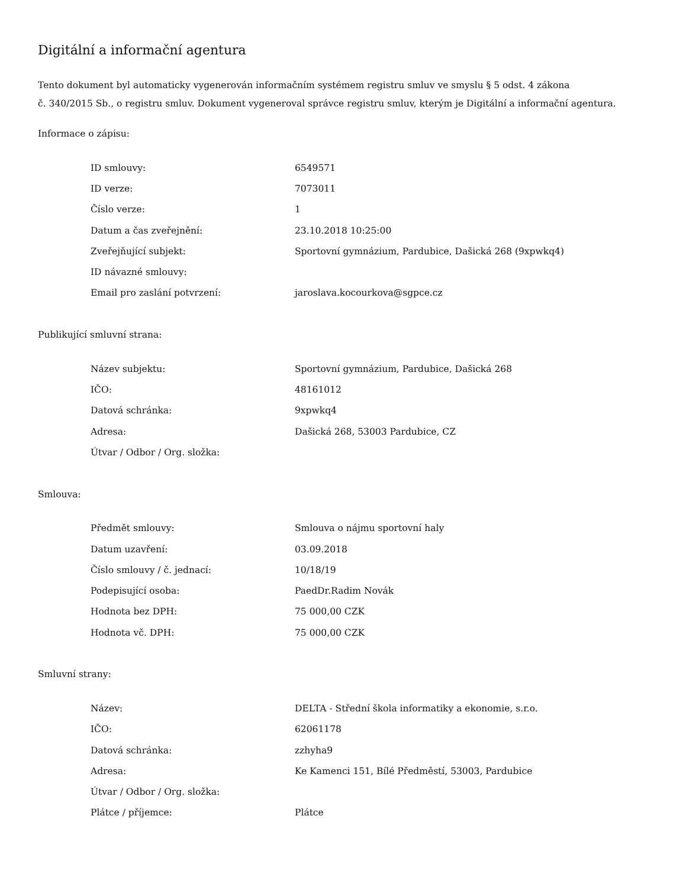Digitální a informační agentura
Tento dokument byl automaticky vygenerován informačním systémem registru smluv ve smyslu § 5 odst. 4 zákona
č. 340/2015 Sb., o registru smluv. Dokument vygeneroval správce registru smluv, kterým je Digitální a informační agentura.
Informace o zápisu:
| ID smlouvy: | 6549571 |
| ID verze: | 7073011 |
| Číslo verze: | 1 |
| Datum a čas zveřejnění: | 23.10.2018 10:25:00 |
| Zveřejňující subjekt: | Sportovní gymnázium, Pardubice, Dašická 268 (9xpwkq4) |
| ID návazné smlouvy: | |
| Email pro zaslání potvrzení: | jaroslava.kocourkova@sgpce.cz |
Publikující smluvní strana:
| Název subjektu: | Sportovní gymnázium, Pardubice, Dašická 268 |
| IČO: | 48161012 |
| Datová schránka: | 9xpwkq4 |
| Adresa: | Dašická 268, 53003 Pardubice, CZ |
| Útvar / Odbor / Org. složka: | |
Smlouva:
| Předmět smlouvy: | Smlouva o nájmu sportovní haly |
| Datum uzavření: | 03.09.2018 |
| Číslo smlouvy / č. jednací: | 10/18/19 |
| Podepisující osoba: | PaedDr.Radim Novák |
| Hodnota bez DPH: | 75 000,00 CZK |
| Hodnota vč. DPH: | 75 000,00 CZK |
Smluvní strany:
| Název: | DELTA - Střední škola informatiky a ekonomie, s.r.o. |
| IČO: | 62061178 |
| Datová schránka: | zzhyha9 |
| Adresa: | Ke Kamenci 151, Bílé Předměstí, 53003, Pardubice |
| Útvar / Odbor / Org. složka: | |
| Plátce / příjemce: | Plátce |